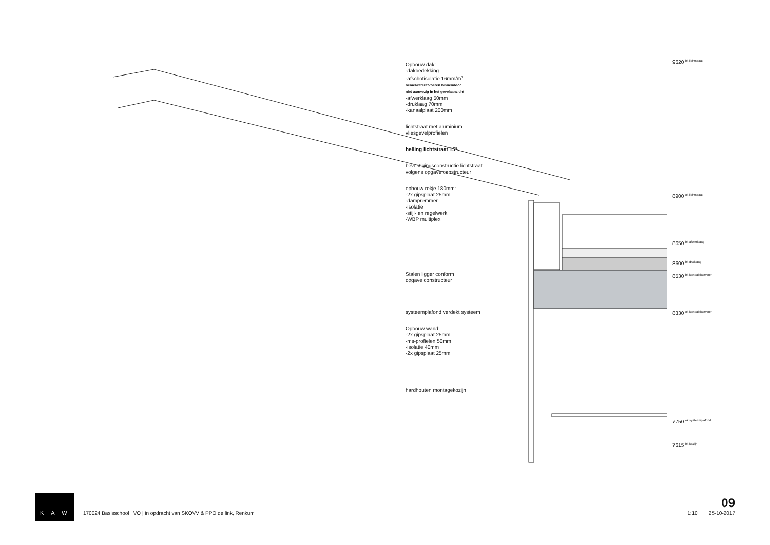Opbouw dak:
-dakbedekking
-afschotisolatie 16mm/m<sup>1</sup>
hemelwaterafvoeren binnendoor
niet aanwezig in het gevelaanzicht
-afwerklaag 50mm
-druklaag 70mm
-kanaalplaat 200mm
lichtstraat met aluminium
vliesgevelprofielen
helling lichtstraat 15°
bevestigingsconstructie lichtstraat
volgens opgave constructeur
opbouw rekje 180mm:
-2x gipsplaat 25mm
-dampremmer
-isolatie
-stijl- en regelwerk
-WBP multiplex
Stalen ligger conform
opgave constructeur
systeemplafond verdekt systeem
Opbouw wand:
-2x gipsplaat 25mm
-ms-profielen 50mm
-isolatie 40mm
-2x gipsplaat 25mm
hardhouten montagekozijn
9620 <sup>bk lichtstraat</sup>
8900 <sup>ok lichtstraat</sup>
8650 <sup>bk afwerklaag</sup>
8600 <sup>bk druklaag</sup>
8530 <sup>bk kanaalplaatvloer</sup>
8330 <sup>ok kanaalplaatvloer</sup>
7750 <sup>ok systeemplafond</sup>
7615 <sup>bk kozijn</sup>
KAW
170024 Basisschool | VO | in opdracht van SKOVV & PPO de link, Renkum
09
1:10 25-10-2017